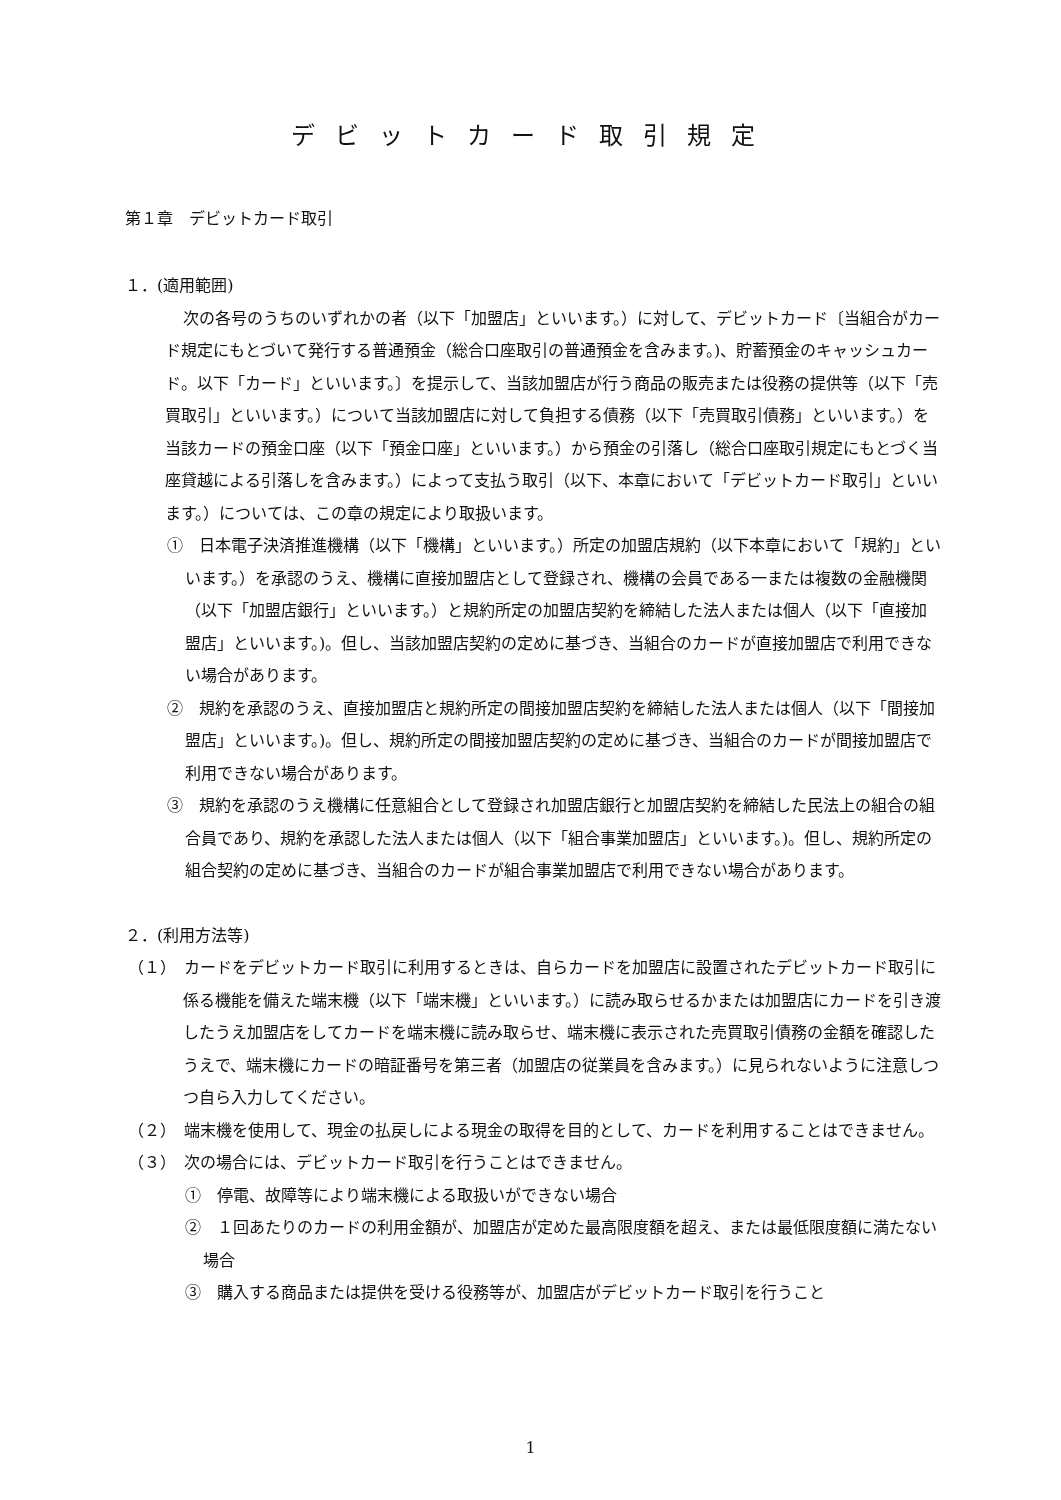デビットカード取引規定
第１章　デビットカード取引
１．(適用範囲)
次の各号のうちのいずれかの者（以下「加盟店」といいます。）に対して、デビットカード〔当組合がカード規定にもとづいて発行する普通預金（総合口座取引の普通預金を含みます。)、貯蓄預金のキャッシュカード。以下「カード」といいます。〕を提示して、当該加盟店が行う商品の販売または役務の提供等（以下「売買取引」といいます。）について当該加盟店に対して負担する債務（以下「売買取引債務」といいます。）を当該カードの預金口座（以下「預金口座」といいます。）から預金の引落し（総合口座取引規定にもとづく当座貸越による引落しを含みます。）によって支払う取引（以下、本章において「デビットカード取引」といいます。）については、この章の規定により取扱います。
①　日本電子決済推進機構（以下「機構」といいます。）所定の加盟店規約（以下本章において「規約」といいます。）を承認のうえ、機構に直接加盟店として登録され、機構の会員である一または複数の金融機関（以下「加盟店銀行」といいます。）と規約所定の加盟店契約を締結した法人または個人（以下「直接加盟店」といいます。)。但し、当該加盟店契約の定めに基づき、当組合のカードが直接加盟店で利用できない場合があります。
②　規約を承認のうえ、直接加盟店と規約所定の間接加盟店契約を締結した法人または個人（以下「間接加盟店」といいます。)。但し、規約所定の間接加盟店契約の定めに基づき、当組合のカードが間接加盟店で利用できない場合があります。
③　規約を承認のうえ機構に任意組合として登録され加盟店銀行と加盟店契約を締結した民法上の組合の組合員であり、規約を承認した法人または個人（以下「組合事業加盟店」といいます。)。但し、規約所定の組合契約の定めに基づき、当組合のカードが組合事業加盟店で利用できない場合があります。
２．(利用方法等)
（１）　カードをデビットカード取引に利用するときは、自らカードを加盟店に設置されたデビットカード取引に係る機能を備えた端末機（以下「端末機」といいます。）に読み取らせるかまたは加盟店にカードを引き渡したうえ加盟店をしてカードを端末機に読み取らせ、端末機に表示された売買取引債務の金額を確認したうえで、端末機にカードの暗証番号を第三者（加盟店の従業員を含みます。）に見られないように注意しつつ自ら入力してください。
（２）　端末機を使用して、現金の払戻しによる現金の取得を目的として、カードを利用することはできません。
（３）　次の場合には、デビットカード取引を行うことはできません。
①　停電、故障等により端末機による取扱いができない場合
②　１回あたりのカードの利用金額が、加盟店が定めた最高限度額を超え、または最低限度額に満たない場合
③　購入する商品または提供を受ける役務等が、加盟店がデビットカード取引を行うこと
1